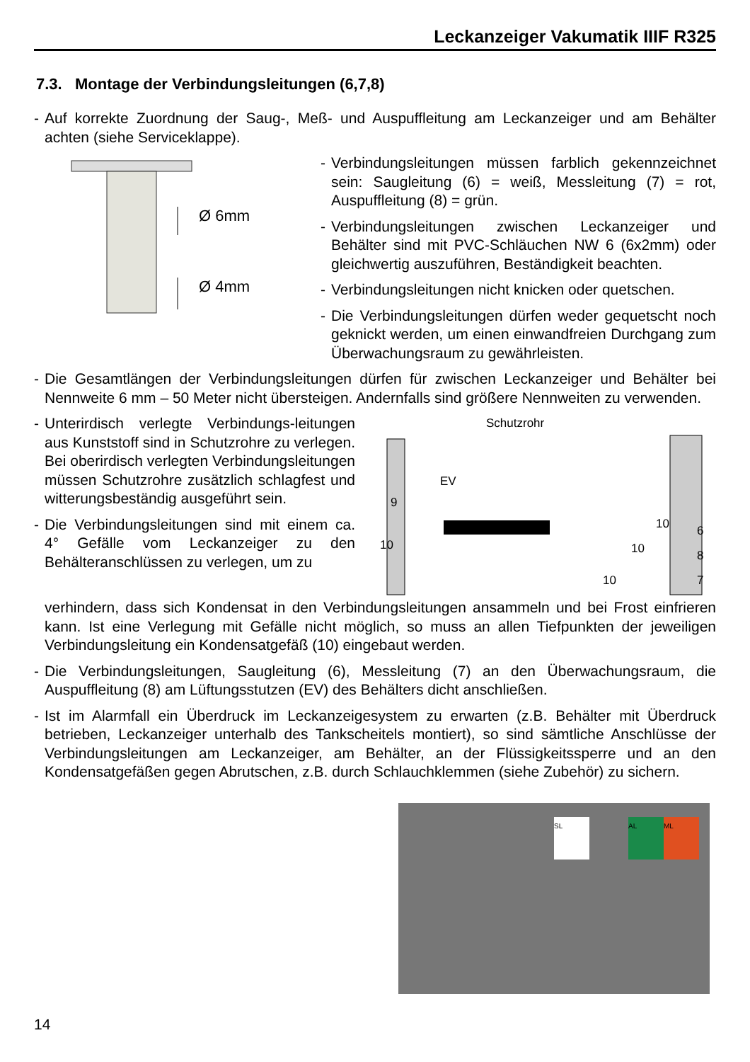Leckanzeiger Vakumatik IIIF R325
7.3. Montage der Verbindungsleitungen (6,7,8)
- Auf korrekte Zuordnung der Saug-, Meß- und Auspuffleitung am Leckanzeiger und am Behälter achten (siehe Serviceklappe).
Ø 6mm
Ø 4mm
- Verbindungsleitungen müssen farblich gekennzeichnet sein: Saugleitung (6) = weiß, Messleitung (7) = rot, Auspuffleitung (8) = grün.
- Verbindungsleitungen zwischen Leckanzeiger und Behälter sind mit PVC-Schläuchen NW 6 (6x2mm) oder gleichwertig auszuführen, Beständigkeit beachten.
- Verbindungsleitungen nicht knicken oder quetschen.
- Die Verbindungsleitungen dürfen weder gequetscht noch geknickt werden, um einen einwandfreien Durchgang zum Überwachungsraum zu gewährleisten.
- Die Gesamtlängen der Verbindungsleitungen dürfen für zwischen Leckanzeiger und Behälter bei Nennweite 6 mm – 50 Meter nicht übersteigen. Andernfalls sind größere Nennweiten zu verwenden.
- Unterirdisch verlegte Verbindungs-leitungen aus Kunststoff sind in Schutzrohre zu verlegen. Bei oberirdisch verlegten Verbindungsleitungen müssen Schutzrohre zusätzlich schlagfest und witterungsbeständig ausgeführt sein.
- Die Verbindungsleitungen sind mit einem ca. 4° Gefälle vom Leckanzeiger zu den Behälteranschlüssen zu verlegen, um zu
Schutzrohr
EV
9
10
10
10
10
6
8
7
verhindern, dass sich Kondensat in den Verbindungsleitungen ansammeln und bei Frost einfrieren kann. Ist eine Verlegung mit Gefälle nicht möglich, so muss an allen Tiefpunkten der jeweiligen Verbindungsleitung ein Kondensatgefäß (10) eingebaut werden.
- Die Verbindungsleitungen, Saugleitung (6), Messleitung (7) an den Überwachungsraum, die Auspuffleitung (8) am Lüftungsstutzen (EV) des Behälters dicht anschließen.
- Ist im Alarmfall ein Überdruck im Leckanzeigesystem zu erwarten (z.B. Behälter mit Überdruck betrieben, Leckanzeiger unterhalb des Tankscheitels montiert), so sind sämtliche Anschlüsse der Verbindungsleitungen am Leckanzeiger, am Behälter, an der Flüssigkeitssperre und an den Kondensatgefäßen gegen Abrutschen, z.B. durch Schlauchklemmen (siehe Zubehör) zu sichern.
SL AL ML
14